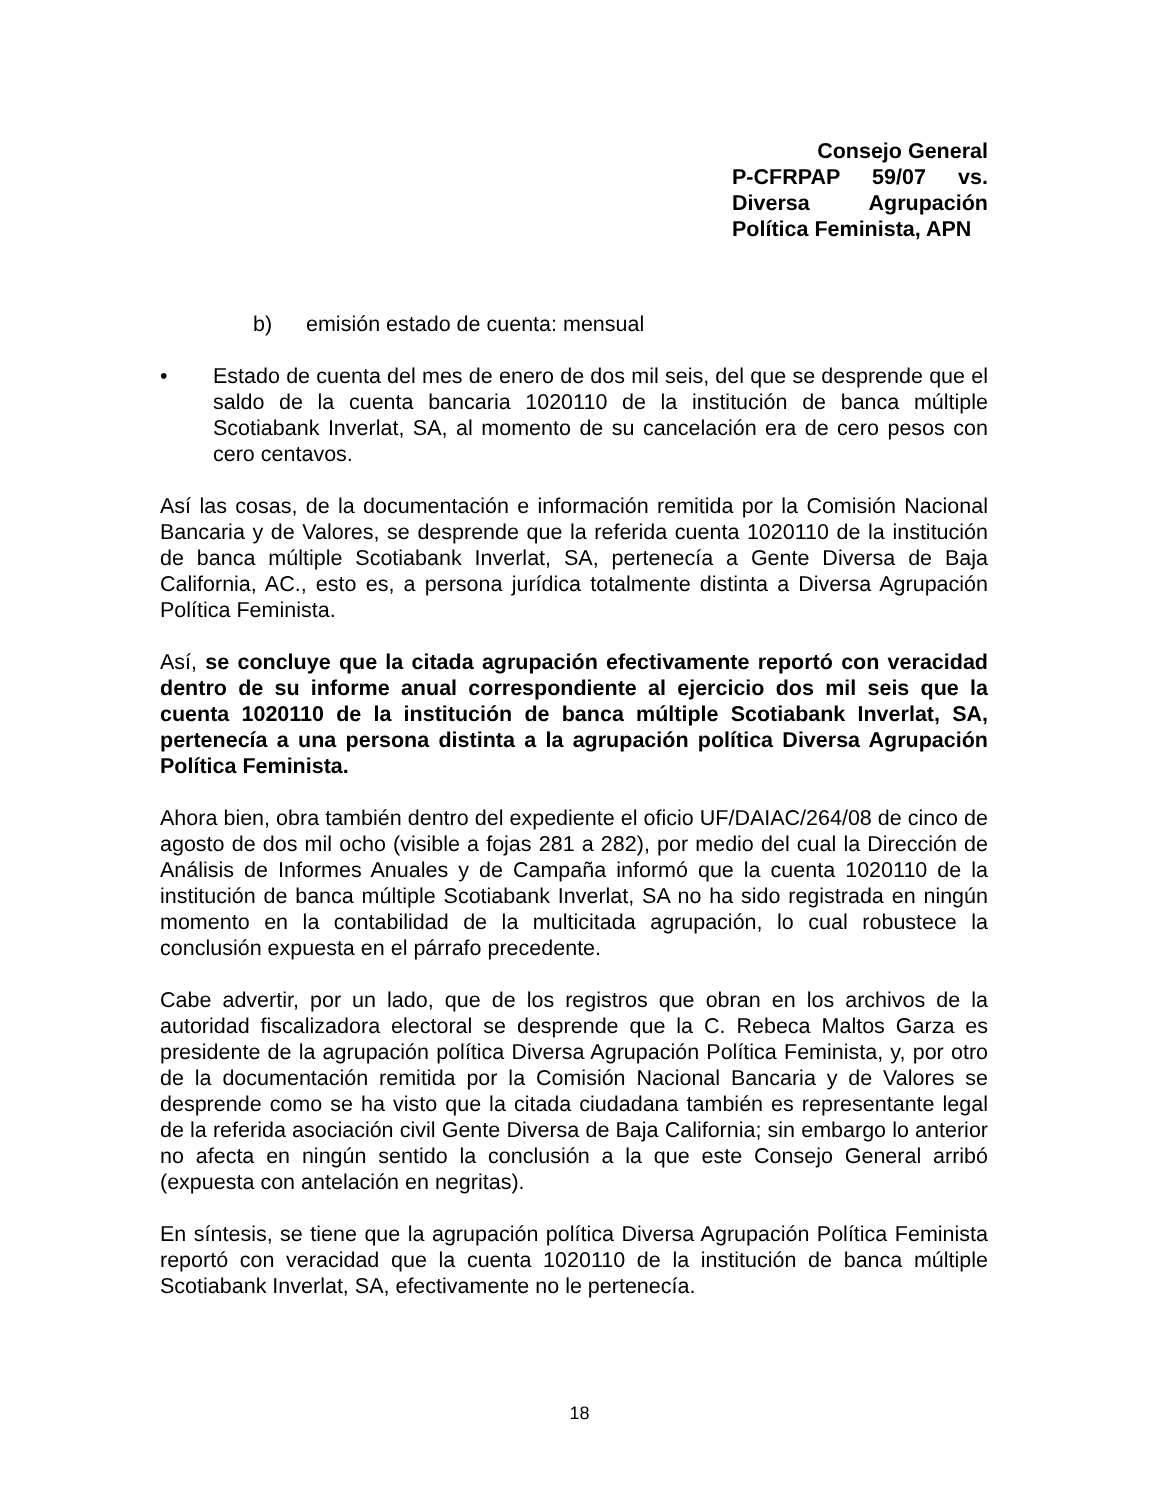Consejo General
P-CFRPAP 59/07 vs.
Diversa Agrupación
Política Feminista, APN
b) emisión estado de cuenta: mensual
• Estado de cuenta del mes de enero de dos mil seis, del que se desprende que el saldo de la cuenta bancaria 1020110 de la institución de banca múltiple Scotiabank Inverlat, SA, al momento de su cancelación era de cero pesos con cero centavos.
Así las cosas, de la documentación e información remitida por la Comisión Nacional Bancaria y de Valores, se desprende que la referida cuenta 1020110 de la institución de banca múltiple Scotiabank Inverlat, SA, pertenecía a Gente Diversa de Baja California, AC., esto es, a persona jurídica totalmente distinta a Diversa Agrupación Política Feminista.
Así, se concluye que la citada agrupación efectivamente reportó con veracidad dentro de su informe anual correspondiente al ejercicio dos mil seis que la cuenta 1020110 de la institución de banca múltiple Scotiabank Inverlat, SA, pertenecía a una persona distinta a la agrupación política Diversa Agrupación Política Feminista.
Ahora bien, obra también dentro del expediente el oficio UF/DAIAC/264/08 de cinco de agosto de dos mil ocho (visible a fojas 281 a 282), por medio del cual la Dirección de Análisis de Informes Anuales y de Campaña informó que la cuenta 1020110 de la institución de banca múltiple Scotiabank Inverlat, SA no ha sido registrada en ningún momento en la contabilidad de la multicitada agrupación, lo cual robustece la conclusión expuesta en el párrafo precedente.
Cabe advertir, por un lado, que de los registros que obran en los archivos de la autoridad fiscalizadora electoral se desprende que la C. Rebeca Maltos Garza es presidente de la agrupación política Diversa Agrupación Política Feminista, y, por otro de la documentación remitida por la Comisión Nacional Bancaria y de Valores se desprende como se ha visto que la citada ciudadana también es representante legal de la referida asociación civil Gente Diversa de Baja California; sin embargo lo anterior no afecta en ningún sentido la conclusión a la que este Consejo General arribó (expuesta con antelación en negritas).
En síntesis, se tiene que la agrupación política Diversa Agrupación Política Feminista reportó con veracidad que la cuenta 1020110 de la institución de banca múltiple Scotiabank Inverlat, SA, efectivamente no le pertenecía.
18